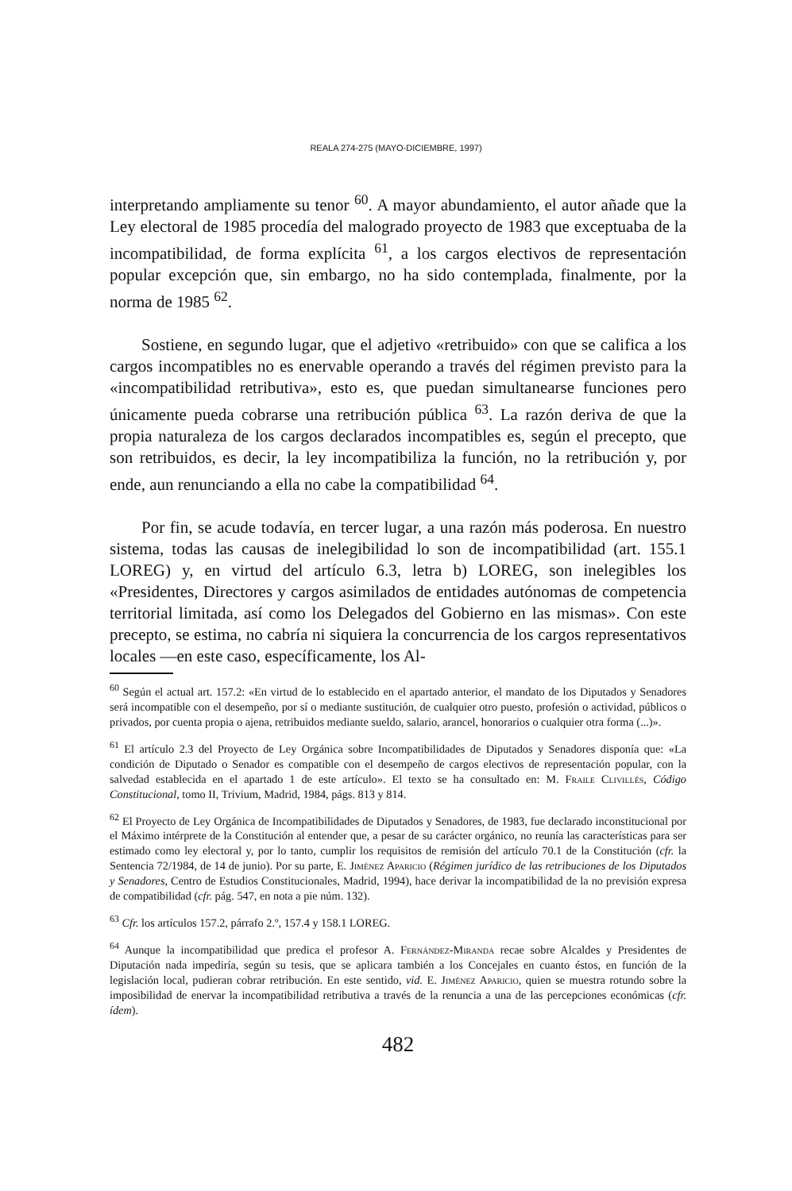REALA 274-275 (MAYO-DICIEMBRE, 1997)
interpretando ampliamente su tenor <sup>60</sup>. A mayor abundamiento, el autor añade que la Ley electoral de 1985 procedía del malogrado proyecto de 1983 que exceptuaba de la incompatibilidad, de forma explícita <sup>61</sup>, a los cargos electivos de representación popular excepción que, sin embargo, no ha sido contemplada, finalmente, por la norma de 1985 <sup>62</sup>.
Sostiene, en segundo lugar, que el adjetivo «retribuido» con que se califica a los cargos incompatibles no es enervable operando a través del régimen previsto para la «incompatibilidad retributiva», esto es, que puedan simultanearse funciones pero únicamente pueda cobrarse una retribución pública <sup>63</sup>. La razón deriva de que la propia naturaleza de los cargos declarados incompatibles es, según el precepto, que son retribuidos, es decir, la ley incompatibiliza la función, no la retribución y, por ende, aun renunciando a ella no cabe la compatibilidad <sup>64</sup>.
Por fin, se acude todavía, en tercer lugar, a una razón más poderosa. En nuestro sistema, todas las causas de inelegibilidad lo son de incompatibilidad (art. 155.1 LOREG) y, en virtud del artículo 6.3, letra b) LOREG, son inelegibles los «Presidentes, Directores y cargos asimilados de entidades autónomas de competencia territorial limitada, así como los Delegados del Gobierno en las mismas». Con este precepto, se estima, no cabría ni siquiera la concurrencia de los cargos representativos locales —en este caso, específicamente, los Al-
<sup>60</sup> Según el actual art. 157.2: «En virtud de lo establecido en el apartado anterior, el mandato de los Diputados y Senadores será incompatible con el desempeño, por sí o mediante sustitución, de cualquier otro puesto, profesión o actividad, públicos o privados, por cuenta propia o ajena, retribuidos mediante sueldo, salario, arancel, honorarios o cualquier otra forma (...)».
<sup>61</sup> El artículo 2.3 del Proyecto de Ley Orgánica sobre Incompatibilidades de Diputados y Senadores disponía que: «La condición de Diputado o Senador es compatible con el desempeño de cargos electivos de representación popular, con la salvedad establecida en el apartado 1 de este artículo». El texto se ha consultado en: M. Fraile Clivillés, Código Constitucional, tomo II, Trivium, Madrid, 1984, págs. 813 y 814.
<sup>62</sup> El Proyecto de Ley Orgánica de Incompatibilidades de Diputados y Senadores, de 1983, fue declarado inconstitucional por el Máximo intérprete de la Constitución al entender que, a pesar de su carácter orgánico, no reunía las características para ser estimado como ley electoral y, por lo tanto, cumplir los requisitos de remisión del artículo 70.1 de la Constitución (cfr. la Sentencia 72/1984, de 14 de junio). Por su parte, E. Jiménez Aparicio (Régimen jurídico de las retribuciones de los Diputados y Senadores, Centro de Estudios Constitucionales, Madrid, 1994), hace derivar la incompatibilidad de la no previsión expresa de compatibilidad (cfr. pág. 547, en nota a pie núm. 132).
<sup>63</sup> Cfr. los artículos 157.2, párrafo 2.º, 157.4 y 158.1 LOREG.
<sup>64</sup> Aunque la incompatibilidad que predica el profesor A. Fernández-Miranda recae sobre Alcaldes y Presidentes de Diputación nada impediría, según su tesis, que se aplicara también a los Concejales en cuanto éstos, en función de la legislación local, pudieran cobrar retribución. En este sentido, vid. E. Jiménez Aparicio, quien se muestra rotundo sobre la imposibilidad de enervar la incompatibilidad retributiva a través de la renuncia a una de las percepciones económicas (cfr. ídem).
482